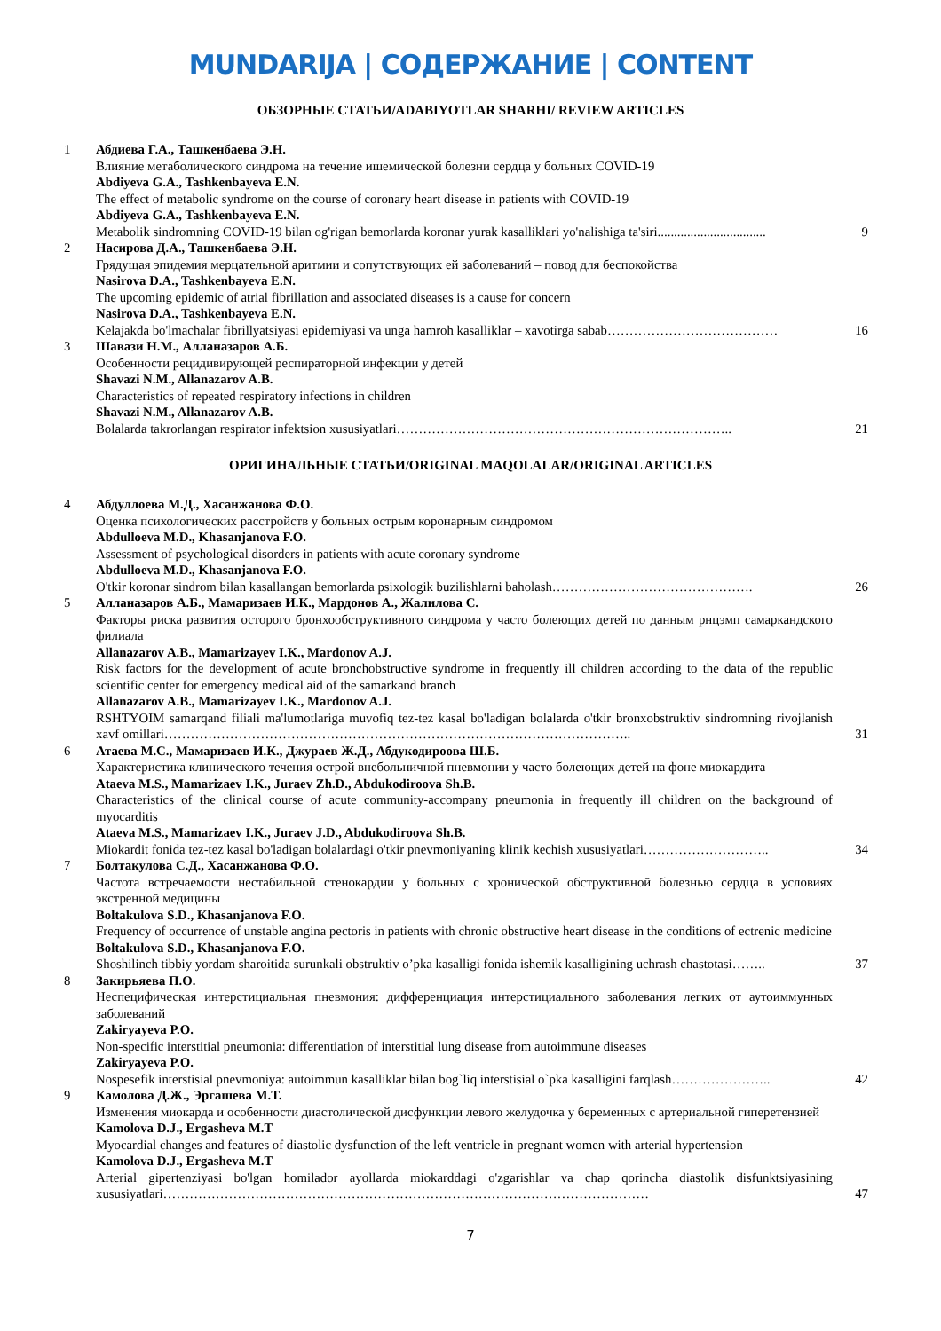MUNDARIJA | СОДЕРЖАНИЕ | CONTENT
ОБЗОРНЫЕ СТАТЬИ/ADABIYOTLAR SHARHI/ REVIEW ARTICLES
1
Абдиева Г.А., Ташкенбаева Э.Н.
Влияние метаболического синдрома на течение ишемической болезни сердца у больных COVID-19
Abdiyeva G.A., Tashkenbayeva E.N.
The effect of metabolic syndrome on the course of coronary heart disease in patients with COVID-19
Abdiyeva G.A., Tashkenbayeva E.N.
Metabolik sindromning COVID-19 bilan og'rigan bemorlarda koronar yurak kasalliklari yo'nalishiga ta'siri.................................
9
2
Насирова Д.А., Ташкенбаева Э.Н.
Грядущая эпидемия мерцательной аритмии и сопутствующих ей заболеваний – повод для беспокойства
Nasirova D.A., Tashkenbayeva E.N.
The upcoming epidemic of atrial fibrillation and associated diseases is a cause for concern
Nasirova D.A., Tashkenbayeva E.N.
Kelajakda bo'lmachalar fibrillyatsiyasi epidemiyasi va unga hamroh kasalliklar – xavotirga sabab…………………………………
16
3
Шавази Н.М., Алланазаров А.Б.
Особенности рецидивирующей респираторной инфекции у детей
Shavazi N.M., Allanazarov A.B.
Characteristics of repeated respiratory infections in children
Shavazi N.M., Allanazarov A.B.
Bolalarda takrorlangan respirator infektsion xususiyatlari…………………………………………………………………..
21
ОРИГИНАЛЬНЫЕ СТАТЬИ/ORIGINAL MAQOLALAR/ORIGINAL ARTICLES
4
Абдуллоева М.Д., Хасанжанова Ф.О.
Оценка психологических расстройств у больных острым коронарным синдромом
Abdulloeva M.D., Khasanjanova F.O.
Assessment of psychological disorders in patients with acute coronary syndrome
Abdulloeva M.D., Khasanjanova F.O.
O'tkir koronar sindrom bilan kasallangan bemorlarda psixologik buzilishlarni baholash……………………………………….
26
5
Алланазаров А.Б., Мамаризаев И.К., Мардонов А., Жалилова С.
Факторы риска развития осторого бронхообструктивного синдрома у часто болеющих детей по данным рнцэмп самаркандского филиала
Allanazarov A.B., Mamarizayev I.K., Mardonov A.J.
Risk factors for the development of acute bronchobstructive syndrome in frequently ill children according to the data of the republic scientific center for emergency medical aid of the samarkand branch
Allanazarov A.B., Mamarizayev I.K., Mardonov A.J.
RSHTYOIM samarqand filiali ma'lumotlariga muvofiq tez-tez kasal bo'ladigan bolalarda o'tkir bronxobstruktiv sindromning rivojlanish xavf omillari……………………………………………………………………………………………..
31
6
Атаева М.С., Мамаризаев И.К., Джураев Ж.Д., Абдукодироова Ш.Б.
Характеристика клинического течения острой внебольничной пневмонии у часто болеющих детей на фоне миокардита
Ataeva M.S., Mamarizaev I.K., Juraev Zh.D., Abdukodiroova Sh.B.
Characteristics of the clinical course of acute community-accompany pneumonia in frequently ill children on the background of myocarditis
Ataeva M.S., Mamarizaev I.K., Juraev J.D., Abdukodiroova Sh.B.
Miokardit fonida tez-tez kasal bo'ladigan bolalardagi o'tkir pnevmoniyaning klinik kechish xususiyatlari………………………..
34
7
Болтакулова С.Д., Хасанжанова Ф.О.
Частота встречаемости нестабильной стенокардии у больных с хронической обструктивной болезнью сердца в условиях экстренной медицины
Boltakulova S.D., Khasanjanova F.O.
Frequency of occurrence of unstable angina pectoris in patients with chronic obstructive heart disease in the conditions of ectrenic medicine
Boltakulova S.D., Khasanjanova F.O.
Shoshilinch tibbiy yordam sharoitida surunkali obstruktiv o’pka kasalligi fonida ishemik kasalligining uchrash chastotasi……..
37
8
Закирьяева П.О.
Неспецифическая интерстициальная пневмония: дифференциация интерстициального заболевания легких от аутоиммунных заболеваний
Zakiryayeva P.O.
Non-specific interstitial pneumonia: differentiation of interstitial lung disease from autoimmune diseases
Zakiryayeva P.O.
Nospesefik interstisial pnevmoniya: autoimmun kasalliklar bilan bog`liq interstisial o`pka kasalligini farqlash…………………..
42
9
Камолова Д.Ж., Эргашева М.Т.
Изменения миокарда и особенности диастолической дисфункции левого желудочка у беременных с артериальной гиперетензией
Kamolova D.J., Ergasheva M.T
Myocardial changes and features of diastolic dysfunction of the left ventricle in pregnant women with arterial hypertension
Kamolova D.J., Ergasheva M.T
Arterial gipertenziyasi bo'lgan homilador ayollarda miokarddagi o'zgarishlar va chap qorincha diastolik disfunktsiyasining xususiyatlari…………………………………………………………………………………………………
47
7